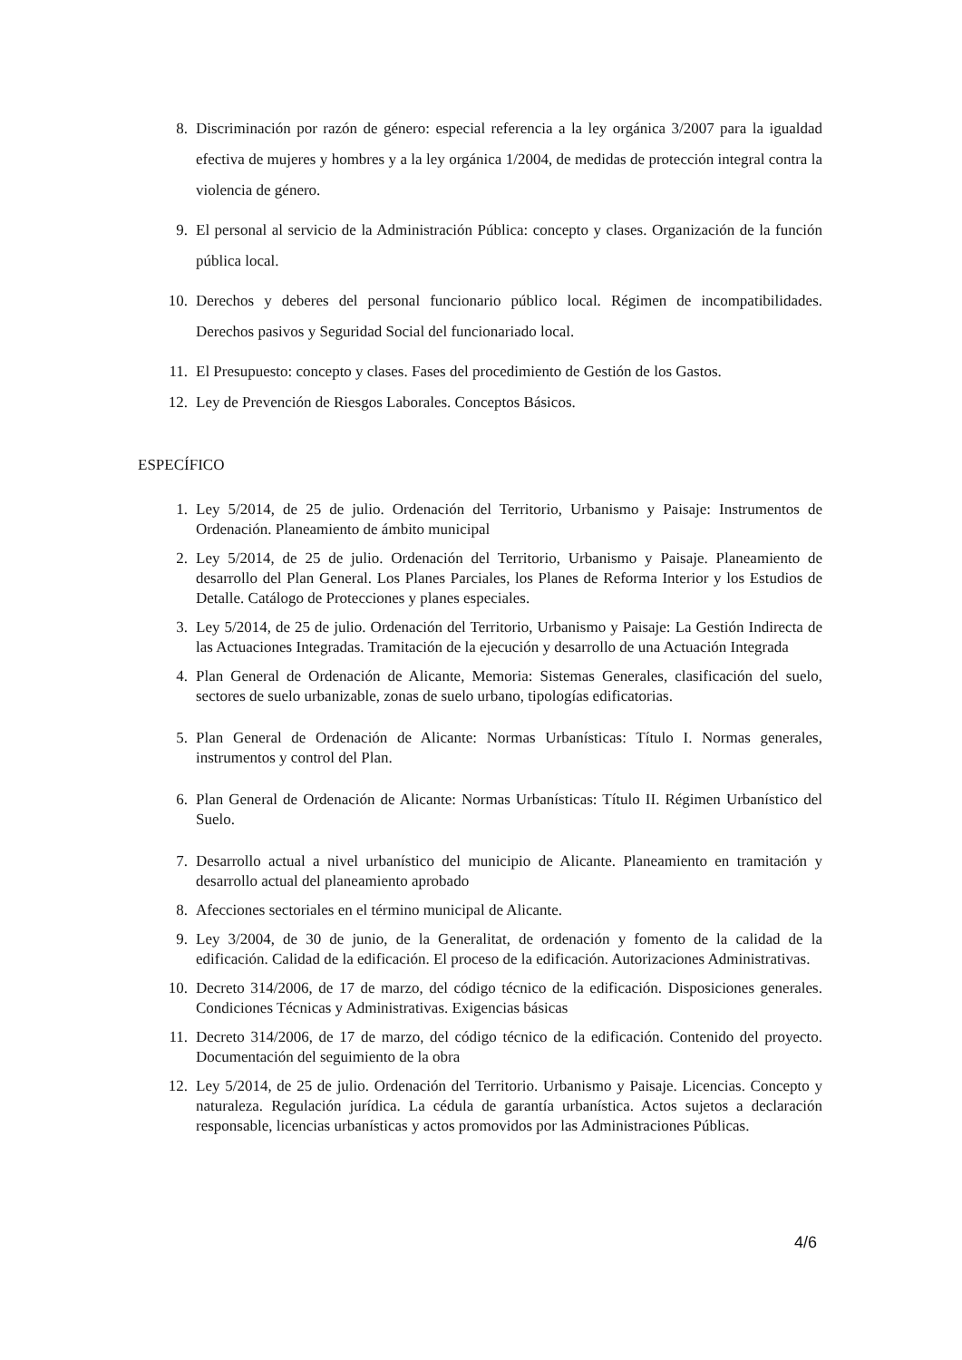8. Discriminación por razón de género: especial referencia a la ley orgánica 3/2007 para la igualdad efectiva de mujeres y hombres y a la ley orgánica 1/2004, de medidas de protección integral contra la violencia de género.
9. El personal al servicio de la Administración Pública: concepto y clases. Organización de la función pública local.
10. Derechos y deberes del personal funcionario público local. Régimen de incompatibilidades. Derechos pasivos y Seguridad Social del funcionariado local.
11. El Presupuesto: concepto y clases. Fases del procedimiento de Gestión de los Gastos.
12. Ley de Prevención de Riesgos Laborales. Conceptos Básicos.
ESPECÍFICO
1. Ley 5/2014, de 25 de julio. Ordenación del Territorio, Urbanismo y Paisaje: Instrumentos de Ordenación. Planeamiento de ámbito municipal
2. Ley 5/2014, de 25 de julio. Ordenación del Territorio, Urbanismo y Paisaje. Planeamiento de desarrollo del Plan General. Los Planes Parciales, los Planes de Reforma Interior y los Estudios de Detalle. Catálogo de Protecciones y planes especiales.
3. Ley 5/2014, de 25 de julio. Ordenación del Territorio, Urbanismo y Paisaje: La Gestión Indirecta de las Actuaciones Integradas. Tramitación de la ejecución y desarrollo de una Actuación Integrada
4. Plan General de Ordenación de Alicante, Memoria: Sistemas Generales, clasificación del suelo, sectores de suelo urbanizable, zonas de suelo urbano, tipologías edificatorias.
5. Plan General de Ordenación de Alicante: Normas Urbanísticas: Título I. Normas generales, instrumentos y control del Plan.
6. Plan General de Ordenación de Alicante: Normas Urbanísticas: Título II. Régimen Urbanístico del Suelo.
7. Desarrollo actual a nivel urbanístico del municipio de Alicante. Planeamiento en tramitación y desarrollo actual del planeamiento aprobado
8. Afecciones sectoriales en el término municipal de Alicante.
9. Ley 3/2004, de 30 de junio, de la Generalitat, de ordenación y fomento de la calidad de la edificación. Calidad de la edificación. El proceso de la edificación. Autorizaciones Administrativas.
10. Decreto 314/2006, de 17 de marzo, del código técnico de la edificación. Disposiciones generales. Condiciones Técnicas y Administrativas. Exigencias básicas
11. Decreto 314/2006, de 17 de marzo, del código técnico de la edificación. Contenido del proyecto. Documentación del seguimiento de la obra
12. Ley 5/2014, de 25 de julio. Ordenación del Territorio. Urbanismo y Paisaje. Licencias. Concepto y naturaleza. Regulación jurídica. La cédula de garantía urbanística. Actos sujetos a declaración responsable, licencias urbanísticas y actos promovidos por las Administraciones Públicas.
4/6